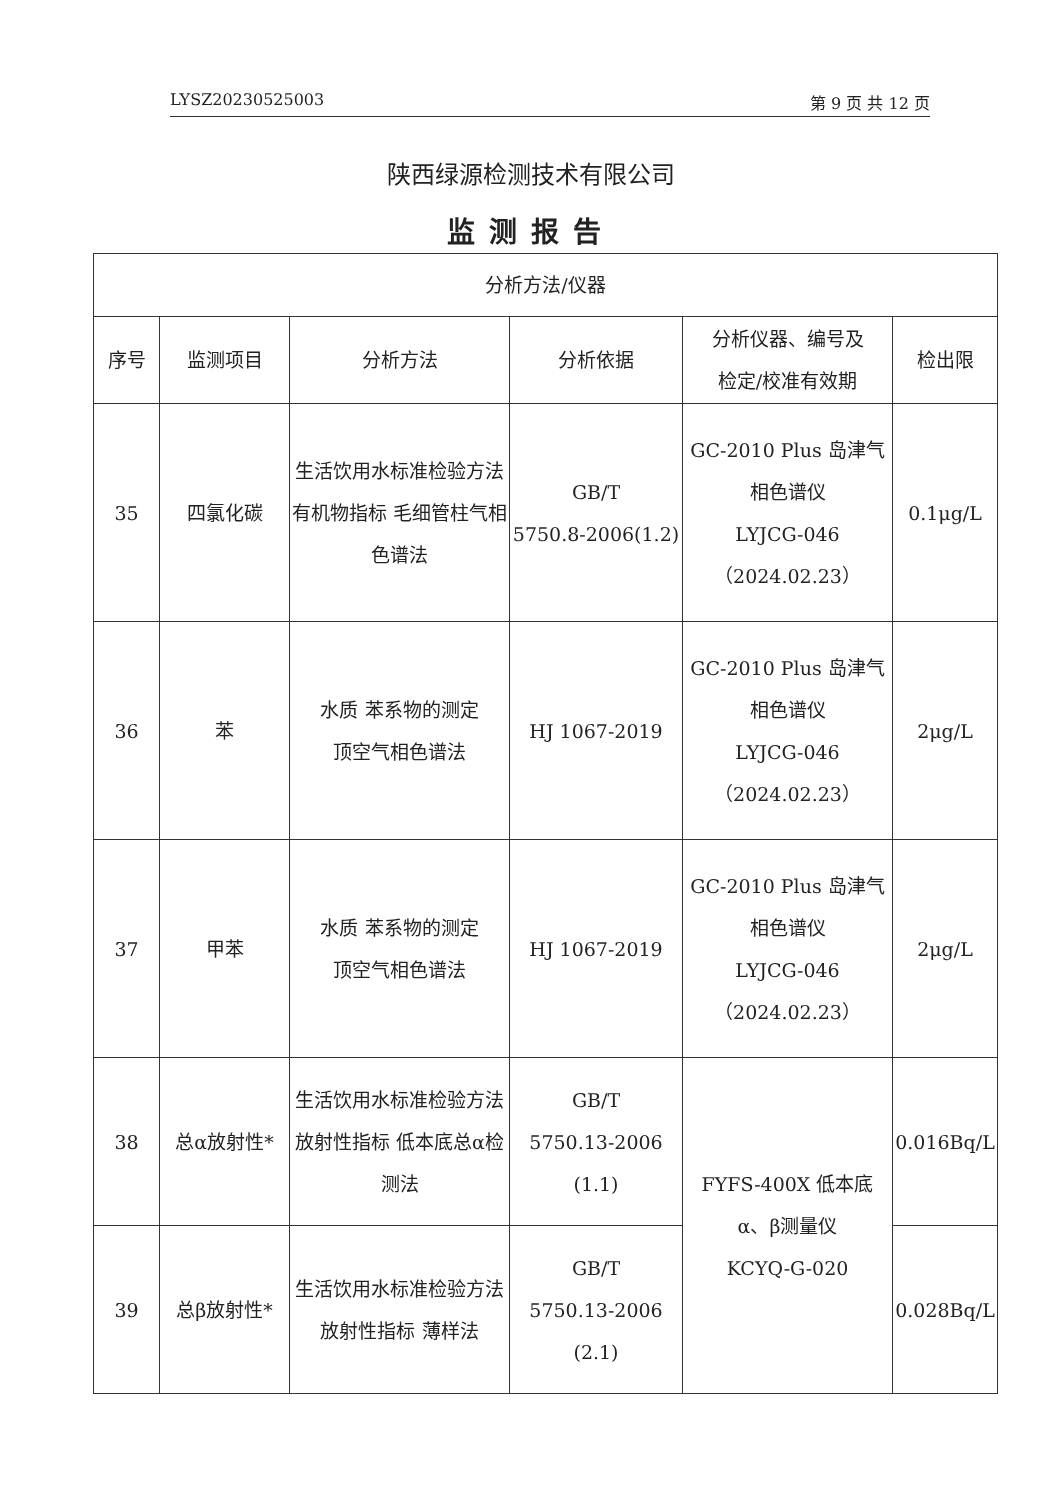LYSZ20230525003 第 9 页 共 12 页
陕西绿源检测技术有限公司
监测报告
| 分析方法/仪器 | | | | | |
| --- | --- | --- | --- | --- | --- |
| 序号 | 监测项目 | 分析方法 | 分析依据 | 分析仪器、编号及 检定/校准有效期 | 检出限 |
| 35 | 四氯化碳 | 生活饮用水标准检验方法 有机物指标 毛细管柱气相色谱法 | GB/T 5750.8-2006(1.2) | GC-2010 Plus 岛津气相色谱仪 LYJCG-046 （2024.02.23） | 0.1μg/L |
| 36 | 苯 | 水质 苯系物的测定 顶空气相色谱法 | HJ 1067-2019 | GC-2010 Plus 岛津气相色谱仪 LYJCG-046 （2024.02.23） | 2μg/L |
| 37 | 甲苯 | 水质 苯系物的测定 顶空气相色谱法 | HJ 1067-2019 | GC-2010 Plus 岛津气相色谱仪 LYJCG-046 （2024.02.23） | 2μg/L |
| 38 | 总α放射性* | 生活饮用水标准检验方法 放射性指标 低本底总α检测法 | GB/T 5750.13-2006 (1.1) | FYFS-400X 低本底 α、β测量仪 KCYQ-G-020 | 0.016Bq/L |
| 39 | 总β放射性* | 生活饮用水标准检验方法 放射性指标 薄样法 | GB/T 5750.13-2006 (2.1) | | 0.028Bq/L |